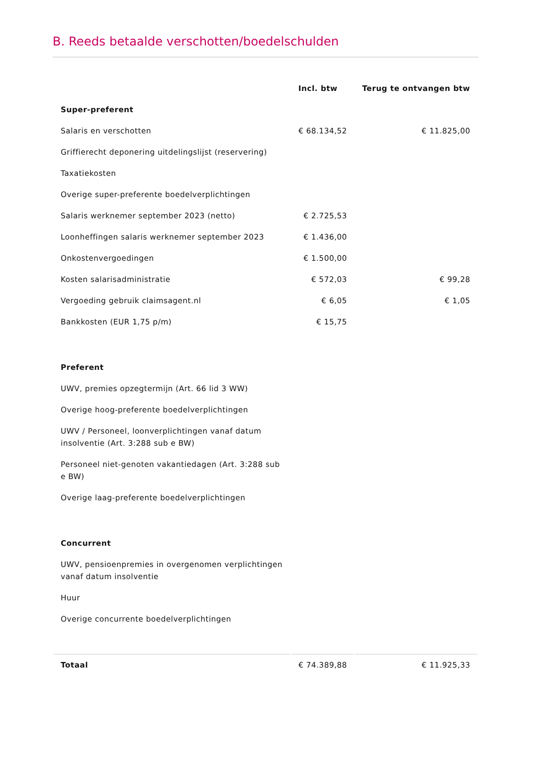B. Reeds betaalde verschotten/boedelschulden
| | Incl. btw | Terug te ontvangen btw |
| --- | --- | --- |
| Super-preferent | | |
| Salaris en verschotten | € 68.134,52 | € 11.825,00 |
| Griffierecht deponering uitdelingslijst (reservering) | | |
| Taxatiekosten | | |
| Overige super-preferente boedelverplichtingen | | |
| Salaris werknemer september 2023 (netto) | € 2.725,53 | |
| Loonheffingen salaris werknemer september 2023 | € 1.436,00 | |
| Onkostenvergoedingen | € 1.500,00 | |
| Kosten salarisadministratie | € 572,03 | € 99,28 |
| Vergoeding gebruik claimsagent.nl | € 6,05 | € 1,05 |
| Bankkosten (EUR 1,75 p/m) | € 15,75 | |
| Preferent | | |
| UWV, premies opzegtermijn (Art. 66 lid 3 WW) | | |
| Overige hoog-preferente boedelverplichtingen | | |
| UWV / Personeel, loonverplichtingen vanaf datum insolventie (Art. 3:288 sub e BW) | | |
| Personeel niet-genoten vakantiedagen (Art. 3:288 sub e BW) | | |
| Overige laag-preferente boedelverplichtingen | | |
| Concurrent | | |
| UWV, pensioenpremies in overgenomen verplichtingen vanaf datum insolventie | | |
| Huur | | |
| Overige concurrente boedelverplichtingen | | |
| Totaal | € 74.389,88 | € 11.925,33 |